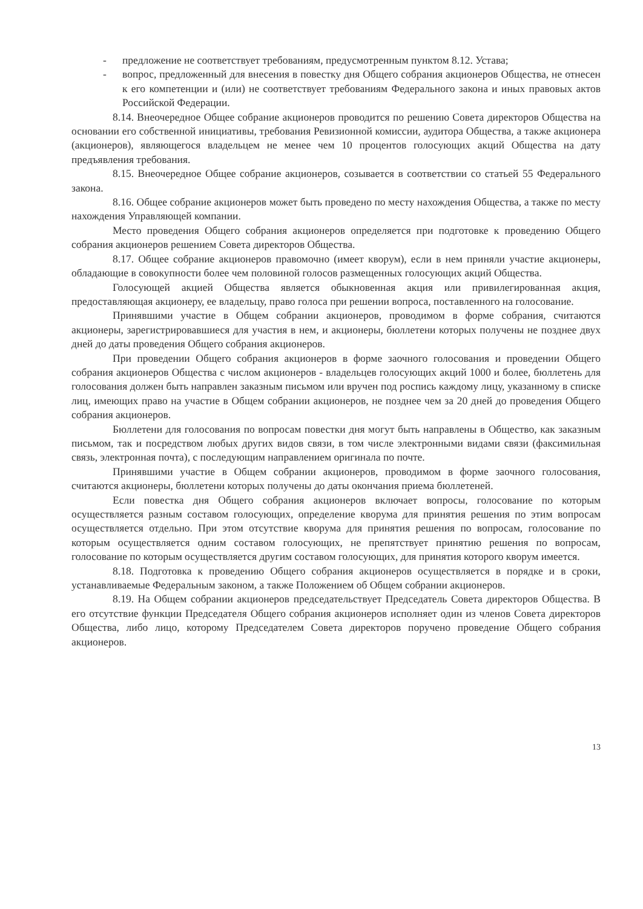- предложение не соответствует требованиям, предусмотренным пунктом 8.12. Устава;
- вопрос, предложенный для внесения в повестку дня Общего собрания акционеров Общества, не отнесен к его компетенции и (или) не соответствует требованиям Федерального закона и иных правовых актов Российской Федерации.
8.14. Внеочередное Общее собрание акционеров проводится по решению Совета директоров Общества на основании его собственной инициативы, требования Ревизионной комиссии, аудитора Общества, а также акционера (акционеров), являющегося владельцем не менее чем 10 процентов голосующих акций Общества на дату предъявления требования.
8.15. Внеочередное Общее собрание акционеров, созывается в соответствии со статьей 55 Федерального закона.
8.16. Общее собрание акционеров может быть проведено по месту нахождения Общества, а также по месту нахождения Управляющей компании.
Место проведения Общего собрания акционеров определяется при подготовке к проведению Общего собрания акционеров решением Совета директоров Общества.
8.17. Общее собрание акционеров правомочно (имеет кворум), если в нем приняли участие акционеры, обладающие в совокупности более чем половиной голосов размещенных голосующих акций Общества.
Голосующей акцией Общества является обыкновенная акция или привилегированная акция, предоставляющая акционеру, ее владельцу, право голоса при решении вопроса, поставленного на голосование.
Принявшими участие в Общем собрании акционеров, проводимом в форме собрания, считаются акционеры, зарегистрировавшиеся для участия в нем, и акционеры, бюллетени которых получены не позднее двух дней до даты проведения Общего собрания акционеров.
При проведении Общего собрания акционеров в форме заочного голосования и проведении Общего собрания акционеров Общества с числом акционеров - владельцев голосующих акций 1000 и более, бюллетень для голосования должен быть направлен заказным письмом или вручен под роспись каждому лицу, указанному в списке лиц, имеющих право на участие в Общем собрании акционеров, не позднее чем за 20 дней до проведения Общего собрания акционеров.
Бюллетени для голосования по вопросам повестки дня могут быть направлены в Общество, как заказным письмом, так и посредством любых других видов связи, в том числе электронными видами связи (факсимильная связь, электронная почта), с последующим направлением оригинала по почте.
Принявшими участие в Общем собрании акционеров, проводимом в форме заочного голосования, считаются акционеры, бюллетени которых получены до даты окончания приема бюллетеней.
Если повестка дня Общего собрания акционеров включает вопросы, голосование по которым осуществляется разным составом голосующих, определение кворума для принятия решения по этим вопросам осуществляется отдельно. При этом отсутствие кворума для принятия решения по вопросам, голосование по которым осуществляется одним составом голосующих, не препятствует принятию решения по вопросам, голосование по которым осуществляется другим составом голосующих, для принятия которого кворум имеется.
8.18. Подготовка к проведению Общего собрания акционеров осуществляется в порядке и в сроки, устанавливаемые Федеральным законом, а также Положением об Общем собрании акционеров.
8.19. На Общем собрании акционеров председательствует Председатель Совета директоров Общества. В его отсутствие функции Председателя Общего собрания акционеров исполняет один из членов Совета директоров Общества, либо лицо, которому Председателем Совета директоров поручено проведение Общего собрания акционеров.
13